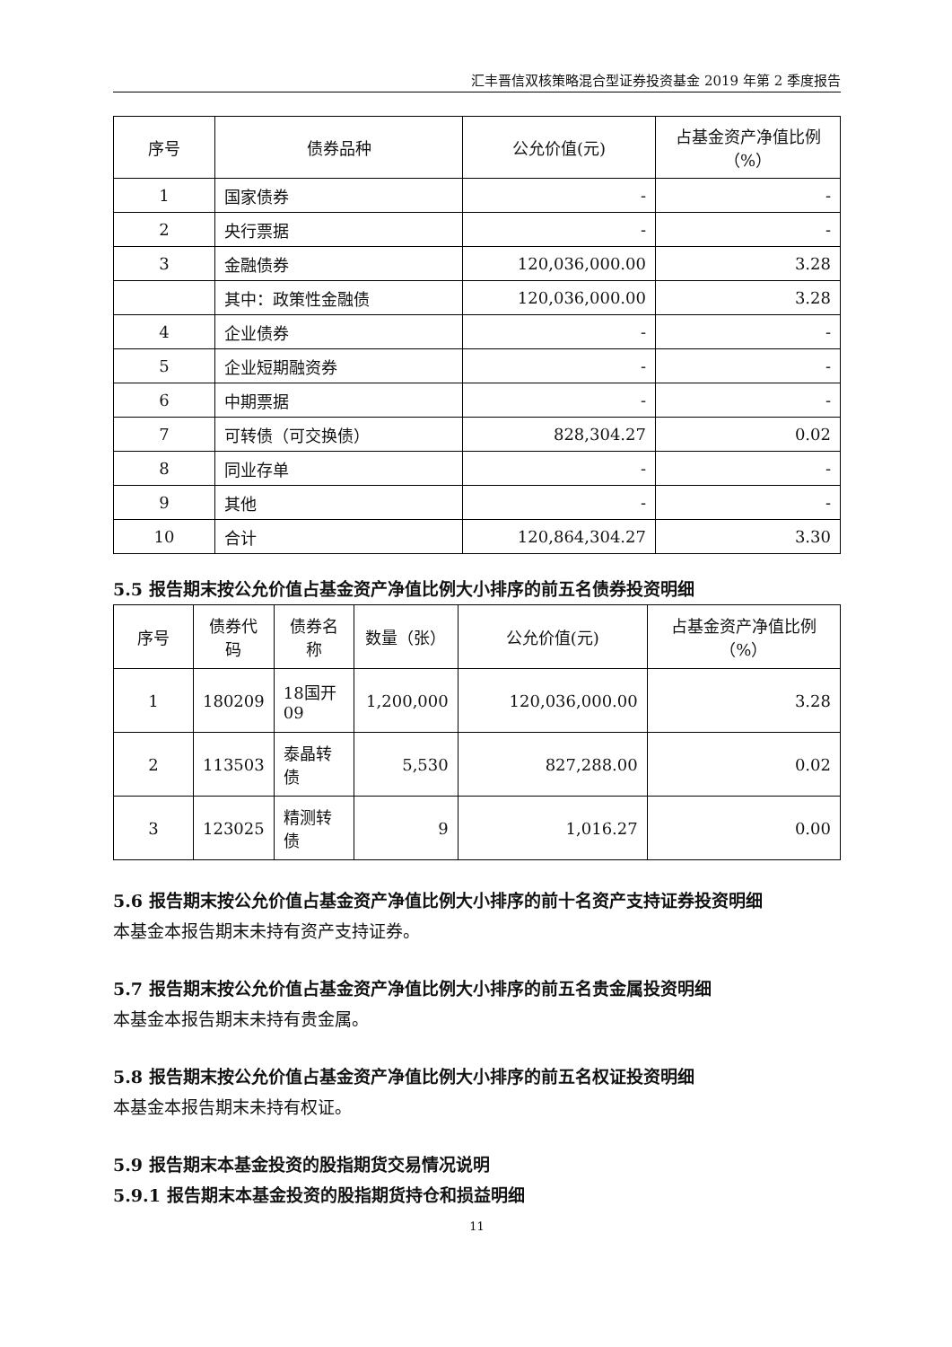汇丰晋信双核策略混合型证券投资基金 2019 年第 2 季度报告
| 序号 | 债券品种 | 公允价值(元) | 占基金资产净值比例（%） |
| --- | --- | --- | --- |
| 1 | 国家债券 | - | - |
| 2 | 央行票据 | - | - |
| 3 | 金融债券 | 120,036,000.00 | 3.28 |
| | 其中：政策性金融债 | 120,036,000.00 | 3.28 |
| 4 | 企业债券 | - | - |
| 5 | 企业短期融资券 | - | - |
| 6 | 中期票据 | - | - |
| 7 | 可转债（可交换债） | 828,304.27 | 0.02 |
| 8 | 同业存单 | - | - |
| 9 | 其他 | - | - |
| 10 | 合计 | 120,864,304.27 | 3.30 |
5.5 报告期末按公允价值占基金资产净值比例大小排序的前五名债券投资明细
| 序号 | 债券代码 | 债券名称 | 数量（张） | 公允价值(元) | 占基金资产净值比例（%） |
| --- | --- | --- | --- | --- | --- |
| 1 | 180209 | 18国开09 | 1,200,000 | 120,036,000.00 | 3.28 |
| 2 | 113503 | 泰晶转债 | 5,530 | 827,288.00 | 0.02 |
| 3 | 123025 | 精测转债 | 9 | 1,016.27 | 0.00 |
5.6 报告期末按公允价值占基金资产净值比例大小排序的前十名资产支持证券投资明细
本基金本报告期末未持有资产支持证券。
5.7 报告期末按公允价值占基金资产净值比例大小排序的前五名贵金属投资明细
本基金本报告期末未持有贵金属。
5.8 报告期末按公允价值占基金资产净值比例大小排序的前五名权证投资明细
本基金本报告期末未持有权证。
5.9 报告期末本基金投资的股指期货交易情况说明
5.9.1 报告期末本基金投资的股指期货持仓和损益明细
11